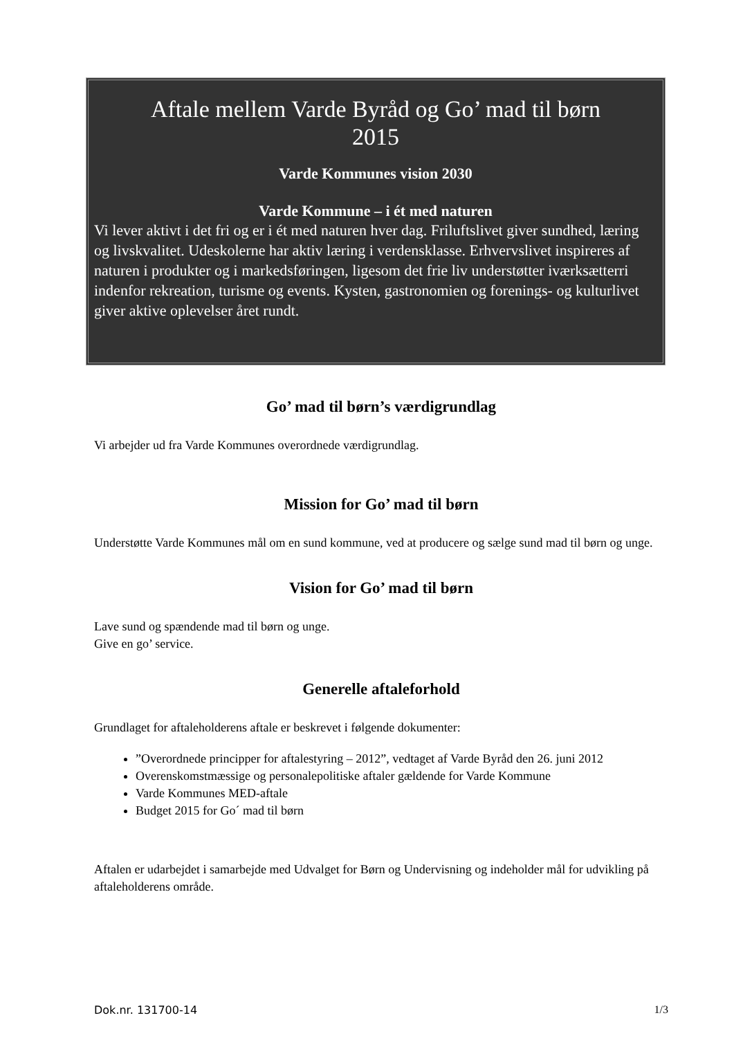Aftale mellem Varde Byråd og Go’ mad til børn
2015
Varde Kommunes vision 2030
Varde Kommune – i ét med naturen
Vi lever aktivt i det fri og er i ét med naturen hver dag. Friluftslivet giver sundhed, læring og livskvalitet. Udeskolerne har aktiv læring i verdensklasse. Erhvervslivet inspireres af naturen i produkter og i markedsføringen, ligesom det frie liv understøtter iværksætterri indenfor rekreation, turisme og events. Kysten, gastronomien og forenings- og kulturlivet giver aktive oplevelser året rundt.
Go’ mad til børn’s værdigrundlag
Vi arbejder ud fra Varde Kommunes overordnede værdigrundlag.
Mission for Go’ mad til børn
Understøtte Varde Kommunes mål om en sund kommune, ved at producere og sælge sund mad til børn og unge.
Vision for Go’ mad til børn
Lave sund og spændende mad til børn og unge.
Give en go’ service.
Generelle aftaleforhold
Grundlaget for aftaleholderens aftale er beskrevet i følgende dokumenter:
”Overordnede principper for aftalestyring – 2012”, vedtaget af Varde Byråd den 26. juni 2012
Overenskomstmæssige og personalepolitiske aftaler gældende for Varde Kommune
Varde Kommunes MED-aftale
Budget 2015 for Go´ mad til børn
Aftalen er udarbejdet i samarbejde med Udvalget for Børn og Undervisning og indeholder mål for udvikling på aftaleholderens område.
Dok.nr. 131700-14 1/3